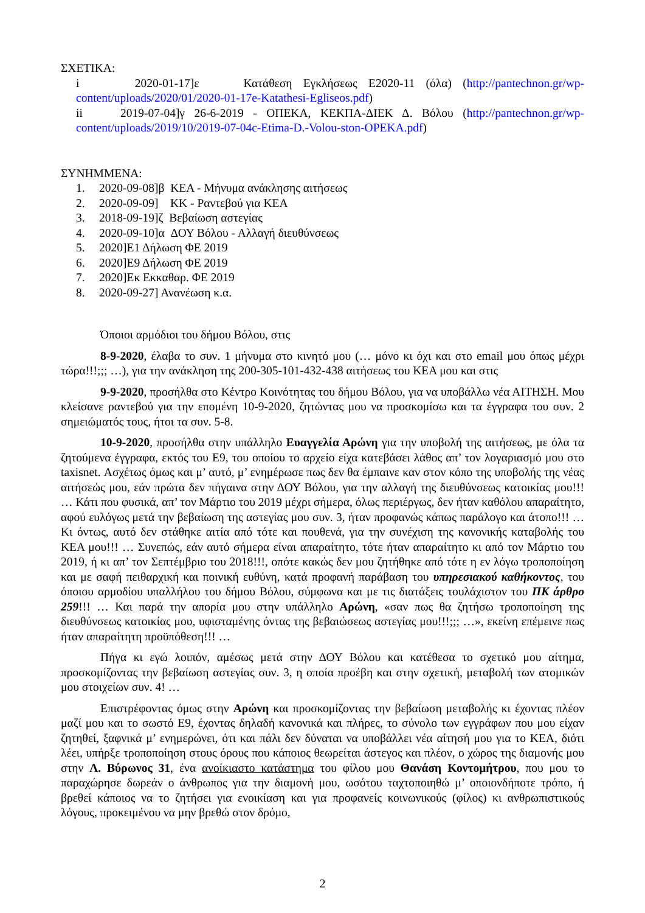ΣΧΕΤΙΚΑ:
i 2020-01-17]ε Κατάθεση Εγκλήσεως Ε2020-11 (όλα) (http://pantechnon.gr/wp-content/uploads/2020/01/2020-01-17e-Katathesi-Egliseos.pdf)
ii 2019-07-04]γ 26-6-2019 - ΟΠΕΚΑ, ΚΕΚΠΑ-ΔΙΕΚ Δ. Βόλου (http://pantechnon.gr/wp-content/uploads/2019/10/2019-07-04c-Etima-D.-Volou-ston-OPEKA.pdf)
ΣΥΝΗΜΜΕΝΑ:
1. 2020-09-08]β ΚΕΑ - Μήνυμα ανάκλησης αιτήσεως
2. 2020-09-09] ΚΚ - Ραντεβού για ΚΕΑ
3. 2018-09-19]ζ Βεβαίωση αστεγίας
4. 2020-09-10]α ΔΟΥ Βόλου - Αλλαγή διευθύνσεως
5. 2020]Ε1 Δήλωση ΦΕ 2019
6. 2020]Ε9 Δήλωση ΦΕ 2019
7. 2020]Εκ Εκκαθαρ. ΦΕ 2019
8. 2020-09-27] Ανανέωση κ.α.
Όποιοι αρμόδιοι του δήμου Βόλου, στις
8-9-2020, έλαβα το συν. 1 μήνυμα στο κινητό μου (… μόνο κι όχι και στο email μου όπως μέχρι τώρα!!!;;; …), για την ανάκληση της 200-305-101-432-438 αιτήσεως του ΚΕΑ μου και στις
9-9-2020, προσήλθα στο Κέντρο Κοινότητας του δήμου Βόλου, για να υποβάλλω νέα ΑΙΤΗΣΗ. Μου κλείσανε ραντεβού για την επομένη 10-9-2020, ζητώντας μου να προσκομίσω και τα έγγραφα του συν. 2 σημειώματός τους, ήτοι τα συν. 5-8.
10-9-2020, προσήλθα στην υπάλληλο Ευαγγελία Αρώνη για την υποβολή της αιτήσεως, με όλα τα ζητούμενα έγγραφα, εκτός του Ε9, του οποίου το αρχείο είχα κατεβάσει λάθος απ’ τον λογαριασμό μου στο taxisnet. Ασχέτως όμως και μ’ αυτό, μ’ ενημέρωσε πως δεν θα έμπαινε καν στον κόπο της υποβολής της νέας αιτήσεώς μου, εάν πρώτα δεν πήγαινα στην ΔΟΥ Βόλου, για την αλλαγή της διευθύνσεως κατοικίας μου!!! … Κάτι που φυσικά, απ’ τον Μάρτιο του 2019 μέχρι σήμερα, όλως περιέργως, δεν ήταν καθόλου απαραίτητο, αφού ευλόγως μετά την βεβαίωση της αστεγίας μου συν. 3, ήταν προφανώς κάπως παράλογο και άτοπο!!! … Κι όντως, αυτό δεν στάθηκε αιτία από τότε και πουθενά, για την συνέχιση της κανονικής καταβολής του ΚΕΑ μου!!! … Συνεπώς, εάν αυτό σήμερα είναι απαραίτητο, τότε ήταν απαραίτητο κι από τον Μάρτιο του 2019, ή κι απ’ τον Σεπτέμβριο του 2018!!!, οπότε κακώς δεν μου ζητήθηκε από τότε η εν λόγω τροποποίηση και με σαφή πειθαρχική και ποινική ευθύνη, κατά προφανή παράβαση του υπηρεσιακού καθήκοντος, του όποιου αρμοδίου υπαλλήλου του δήμου Βόλου, σύμφωνα και με τις διατάξεις τουλάχιστον του ΠΚ άρθρο 259!!! … Και παρά την απορία μου στην υπάλληλο Αρώνη, «σαν πως θα ζητήσω τροποποίηση της διευθύνσεως κατοικίας μου, υφισταμένης όντας της βεβαιώσεως αστεγίας μου!!!;;; …», εκείνη επέμεινε πως ήταν απαραίτητη προϋπόθεση!!! …
Πήγα κι εγώ λοιπόν, αμέσως μετά στην ΔΟΥ Βόλου και κατέθεσα το σχετικό μου αίτημα, προσκομίζοντας την βεβαίωση αστεγίας συν. 3, η οποία προέβη και στην σχετική, μεταβολή των ατομικών μου στοιχείων συν. 4! …
Επιστρέφοντας όμως στην Αρώνη και προσκομίζοντας την βεβαίωση μεταβολής κι έχοντας πλέον μαζί μου και το σωστό Ε9, έχοντας δηλαδή κανονικά και πλήρες, το σύνολο των εγγράφων που μου είχαν ζητηθεί, ξαφνικά μ’ ενημερώνει, ότι και πάλι δεν δύναται να υποβάλλει νέα αίτησή μου για το ΚΕΑ, διότι λέει, υπήρξε τροποποίηση στους όρους που κάποιος θεωρείται άστεγος και πλέον, ο χώρος της διαμονής μου στην Λ. Βύρωνος 31, ένα ανοίκιαστο κατάστημα του φίλου μου Θανάση Κοντομήτρου, που μου το παραχώρησε δωρεάν ο άνθρωπος για την διαμονή μου, ωσότου ταχτοποιηθώ μ’ οποιονδήποτε τρόπο, ή βρεθεί κάποιος να το ζητήσει για ενοικίαση και για προφανείς κοινωνικούς (φίλος) κι ανθρωπιστικούς λόγους, προκειμένου να μην βρεθώ στον δρόμο,
2